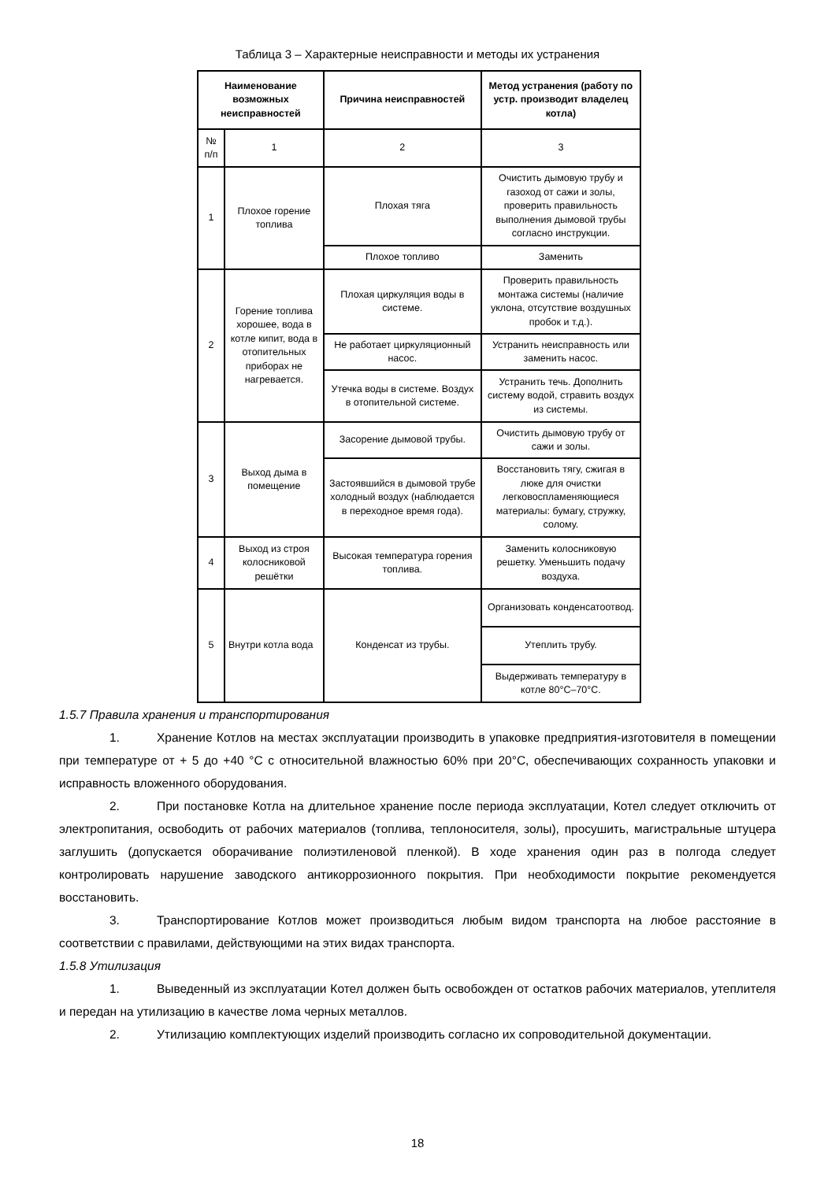Таблица 3 – Характерные неисправности и методы их устранения
| Наименование возможных неисправностей | | Причина неисправностей | Метод устранения (работу по устр. производит владелец котла) |
| --- | --- | --- | --- |
| № п/п | 1 | 2 | 3 |
| 1 | Плохое горение топлива | Плохая тяга | Очистить дымовую трубу и газоход от сажи и золы, проверить правильность выполнения дымовой трубы согласно инструкции. |
| | | Плохое топливо | Заменить |
| 2 | Горение топлива хорошее, вода в котле кипит, вода в отопительных приборах не нагревается. | Плохая циркуляция воды в системе. | Проверить правильность монтажа системы (наличие уклона, отсутствие воздушных пробок и т.д.). |
| | | Не работает циркуляционный насос. | Устранить неисправность или заменить насос. |
| | | Утечка воды в системе. Воздух в отопительной системе. | Устранить течь. Дополнить систему водой, стравить воздух из системы. |
| 3 | Выход дыма в помещение | Засорение дымовой трубы. | Очистить дымовую трубу от сажи и золы. |
| | | Застоявшийся в дымовой трубе холодный воздух (наблюдается в переходное время года). | Восстановить тягу, сжигая в люке для очистки легковоспламеняющиеся материалы: бумагу, стружку, солому. |
| 4 | Выход из строя колосниковой решётки | Высокая температура горения топлива. | Заменить колосниковую решетку. Уменьшить подачу воздуха. |
| 5 | Внутри котла вода | Конденсат из трубы. | Организовать конденсатоотвод. |
| | | | Утеплить трубу. |
| | | | Выдерживать температуру в котле 80°С–70°С. |
1.5.7 Правила хранения и транспортирования
1. Хранение Котлов на местах эксплуатации производить в упаковке предприятия-изготовителя в помещении при температуре от + 5 до +40 °С с относительной влажностью 60% при 20°С, обеспечивающих сохранность упаковки и исправность вложенного оборудования.
2. При постановке Котла на длительное хранение после периода эксплуатации, Котел следует отключить от электропитания, освободить от рабочих материалов (топлива, теплоносителя, золы), просушить, магистральные штуцера заглушить (допускается оборачивание полиэтиленовой пленкой). В ходе хранения один раз в полгода следует контролировать нарушение заводского антикоррозионного покрытия. При необходимости покрытие рекомендуется восстановить.
3. Транспортирование Котлов может производиться любым видом транспорта на любое расстояние в соответствии с правилами, действующими на этих видах транспорта.
1.5.8 Утилизация
1. Выведенный из эксплуатации Котел должен быть освобожден от остатков рабочих материалов, утеплителя и передан на утилизацию в качестве лома черных металлов.
2. Утилизацию комплектующих изделий производить согласно их сопроводительной документации.
18